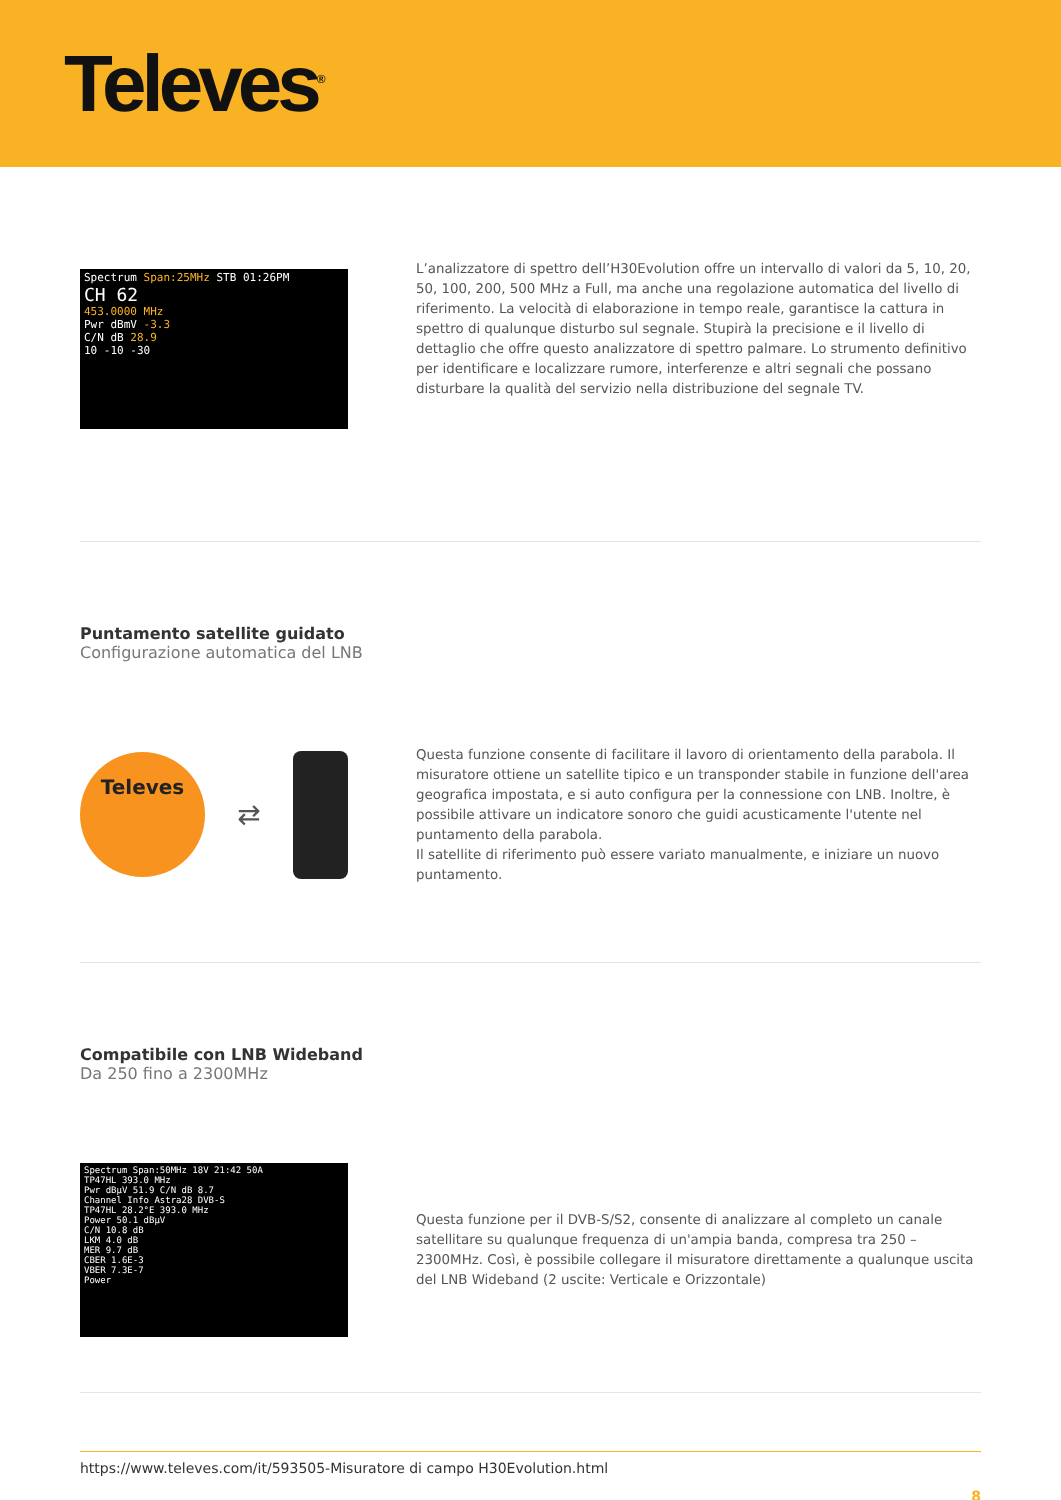Televes<sup>®</sup>
Spectrum Span:25MHz STB 01:26PM
CH 62
453.0000 MHz
Pwr dBmV -3.3
C/N dB 28.9
10 -10 -30
L’analizzatore di spettro dell’H30Evolution offre un intervallo di valori da 5, 10, 20, 50, 100, 200, 500 MHz a Full, ma anche una regolazione automatica del livello di riferimento. La velocità di elaborazione in tempo reale, garantisce la cattura in spettro di qualunque disturbo sul segnale. Stupirà la precisione e il livello di dettaglio che offre questo analizzatore di spettro palmare. Lo strumento definitivo per identificare e localizzare rumore, interferenze e altri segnali che possano disturbare la qualità del servizio nella distribuzione del segnale TV.
Puntamento satellite guidato
Configurazione automatica del LNB
Televes
⇄
Questa funzione consente di facilitare il lavoro di orientamento della parabola. Il misuratore ottiene un satellite tipico e un transponder stabile in funzione dell'area geografica impostata, e si auto configura per la connessione con LNB. Inoltre, è possibile attivare un indicatore sonoro che guidi acusticamente l'utente nel puntamento della parabola.
Il satellite di riferimento può essere variato manualmente, e iniziare un nuovo puntamento.
Compatibile con LNB Wideband
Da 250 fino a 2300MHz
Spectrum Span:50MHz 18V 21:42 50A
TP47HL 393.0 MHz
Pwr dBµV 51.9 C/N dB 8.7
Channel Info Astra28 DVB-S
TP47HL 28.2°E 393.0 MHz
Power 50.1 dBµV
C/N 10.8 dB
LKM 4.0 dB
MER 9.7 dB
CBER 1.6E-3
VBER 7.3E-7
Power
Questa funzione per il DVB-S/S2, consente di analizzare al completo un canale satellitare su qualunque frequenza di un'ampia banda, compresa tra 250 – 2300MHz. Così, è possibile collegare il misuratore direttamente a qualunque uscita del LNB Wideband (2 uscite: Verticale e Orizzontale)
https://www.televes.com/it/593505-Misuratore di campo H30Evolution.html
8